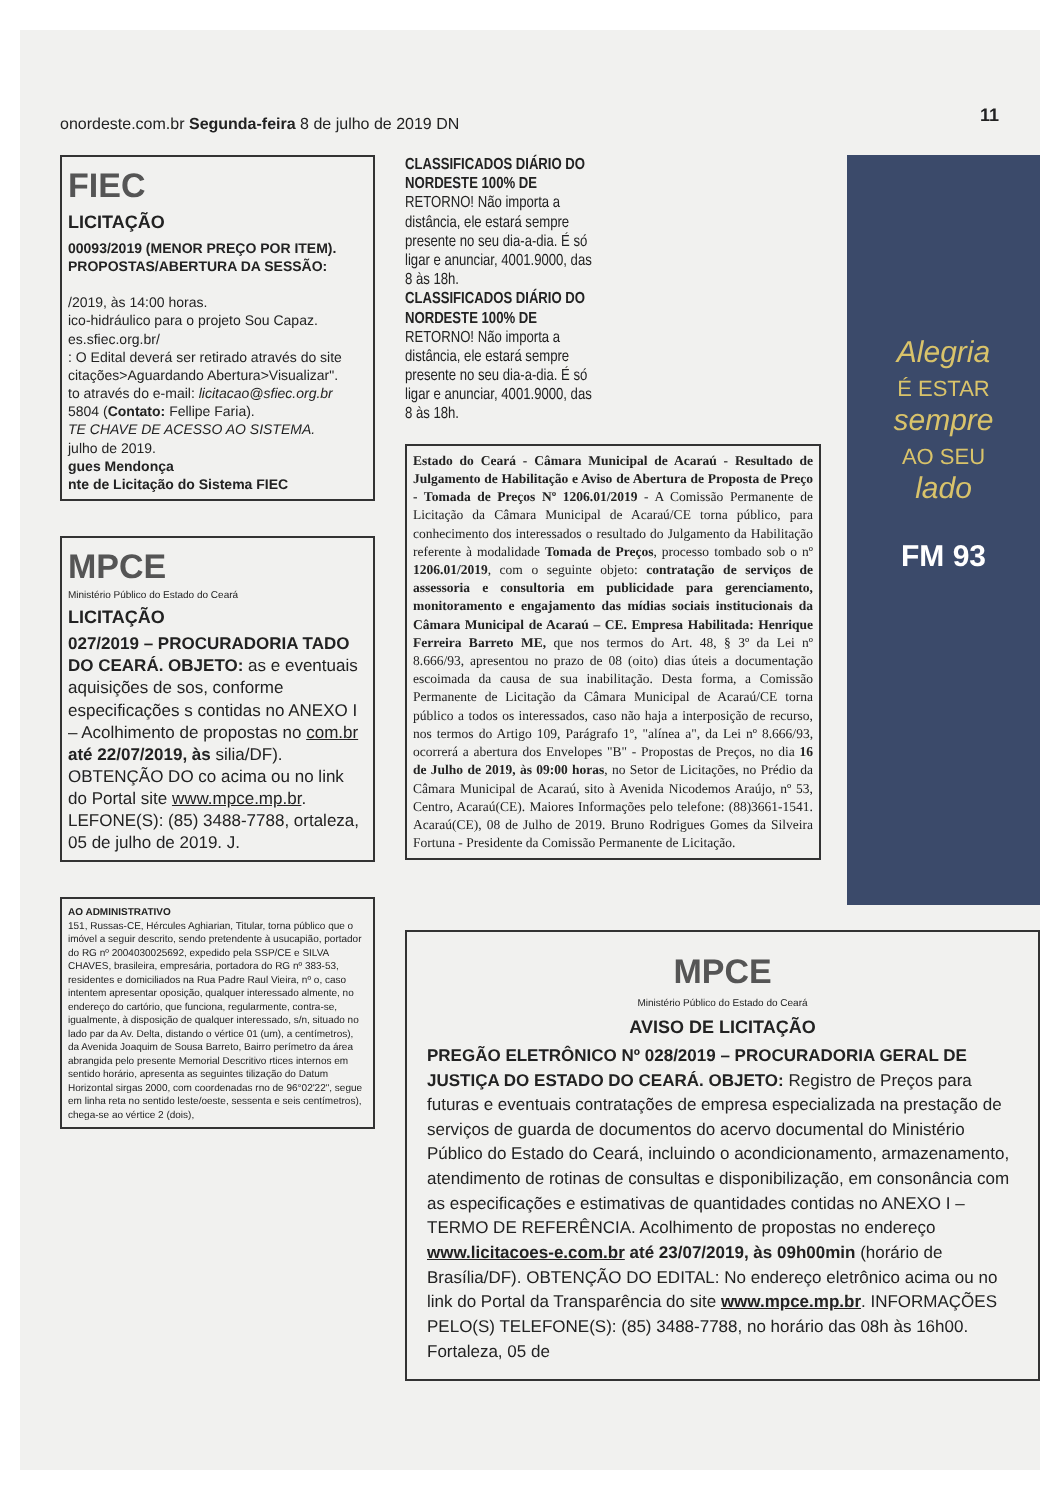onordeste.com.br Segunda-feira 8 de julho de 2019 DN
11
FIEC
LICITAÇÃO
00093/2019 (MENOR PREÇO POR ITEM). PROPOSTAS/ABERTURA DA SESSÃO:
/2019, às 14:00 horas.
ico-hidráulico para o projeto Sou Capaz.
es.sfiec.org.br/
: O Edital deverá ser retirado através do site citações>Aguardando Abertura>Visualizar".
to através do e-mail: licitacao@sfiec.org.br
5804 (Contato: Fellipe Faria).
TE CHAVE DE ACESSO AO SISTEMA.
julho de 2019.
gues Mendonça
nte de Licitação do Sistema FIEC
MPCE
Ministério Público do Estado do Ceará
LICITAÇÃO
027/2019 – PROCURADORIA TADO DO CEARÁ. OBJETO: as e eventuais aquisições de sos, conforme especificações s contidas no ANEXO I – Acolhimento de propostas no com.br até 22/07/2019, às silia/DF). OBTENÇÃO DO co acima ou no link do Portal site www.mpce.mp.br. LEFONE(S): (85) 3488-7788, ortaleza, 05 de julho de 2019. J.
AO ADMINISTRATIVO
151, Russas-CE, Hércules Aghiarian, Titular, torna público que o imóvel a seguir descrito, sendo pretendente à usucapião, portador do RG nº 2004030025692, expedido pela SSP/CE e SILVA CHAVES, brasileira, empresária, portadora do RG nº 383-53, residentes e domiciliados na Rua Padre Raul Vieira, nº o, caso intentem apresentar oposição, qualquer interessado almente, no endereço do cartório, que funciona, regularmente, contra-se, igualmente, à disposição de qualquer interessado, s/n, situado no lado par da Av. Delta, distando o vértice 01 (um), a centímetros), da Avenida Joaquim de Sousa Barreto, Bairro perímetro da área abrangida pelo presente Memorial Descritivo rtices internos em sentido horário, apresenta as seguintes tilização do Datum Horizontal sirgas 2000, com coordenadas rno de 96°02'22", segue em linha reta no sentido leste/oeste, sessenta e seis centímetros), chega-se ao vértice 2 (dois),
CLASSIFICADOS DIÁRIO DO NORDESTE 100% DE RETORNO! Não importa a distância, ele estará sempre presente no seu dia-a-dia. É só ligar e anunciar, 4001.9000, das 8 às 18h.
CLASSIFICADOS DIÁRIO DO NORDESTE 100% DE RETORNO! Não importa a distância, ele estará sempre presente no seu dia-a-dia. É só ligar e anunciar, 4001.9000, das 8 às 18h.
Estado do Ceará - Câmara Municipal de Acaraú - Resultado de Julgamento de Habilitação e Aviso de Abertura de Proposta de Preço - Tomada de Preços Nº 1206.01/2019 - A Comissão Permanente de Licitação da Câmara Municipal de Acaraú/CE torna público, para conhecimento dos interessados o resultado do Julgamento da Habilitação referente à modalidade Tomada de Preços, processo tombado sob o nº 1206.01/2019, com o seguinte objeto: contratação de serviços de assessoria e consultoria em publicidade para gerenciamento, monitoramento e engajamento das mídias sociais institucionais da Câmara Municipal de Acaraú – CE. Empresa Habilitada: Henrique Ferreira Barreto ME, que nos termos do Art. 48, § 3º da Lei nº 8.666/93, apresentou no prazo de 08 (oito) dias úteis a documentação escoimada da causa de sua inabilitação. Desta forma, a Comissão Permanente de Licitação da Câmara Municipal de Acaraú/CE torna público a todos os interessados, caso não haja a interposição de recurso, nos termos do Artigo 109, Parágrafo 1º, "alínea a", da Lei nº 8.666/93, ocorrerá a abertura dos Envelopes "B" - Propostas de Preços, no dia 16 de Julho de 2019, às 09:00 horas, no Setor de Licitações, no Prédio da Câmara Municipal de Acaraú, sito à Avenida Nicodemos Araújo, nº 53, Centro, Acaraú(CE). Maiores Informações pelo telefone: (88)3661-1541. Acaraú(CE), 08 de Julho de 2019. Bruno Rodrigues Gomes da Silveira Fortuna - Presidente da Comissão Permanente de Licitação.
Alegria
É ESTAR
sempre
AO SEU
lado
FM 93
MPCE
Ministério Público do Estado do Ceará
AVISO DE LICITAÇÃO
PREGÃO ELETRÔNICO Nº 028/2019 – PROCURADORIA GERAL DE JUSTIÇA DO ESTADO DO CEARÁ. OBJETO: Registro de Preços para futuras e eventuais contratações de empresa especializada na prestação de serviços de guarda de documentos do acervo documental do Ministério Público do Estado do Ceará, incluindo o acondicionamento, armazenamento, atendimento de rotinas de consultas e disponibilização, em consonância com as especificações e estimativas de quantidades contidas no ANEXO I – TERMO DE REFERÊNCIA. Acolhimento de propostas no endereço www.licitacoes-e.com.br até 23/07/2019, às 09h00min (horário de Brasília/DF). OBTENÇÃO DO EDITAL: No endereço eletrônico acima ou no link do Portal da Transparência do site www.mpce.mp.br. INFORMAÇÕES PELO(S) TELEFONE(S): (85) 3488-7788, no horário das 08h às 16h00. Fortaleza, 05 de